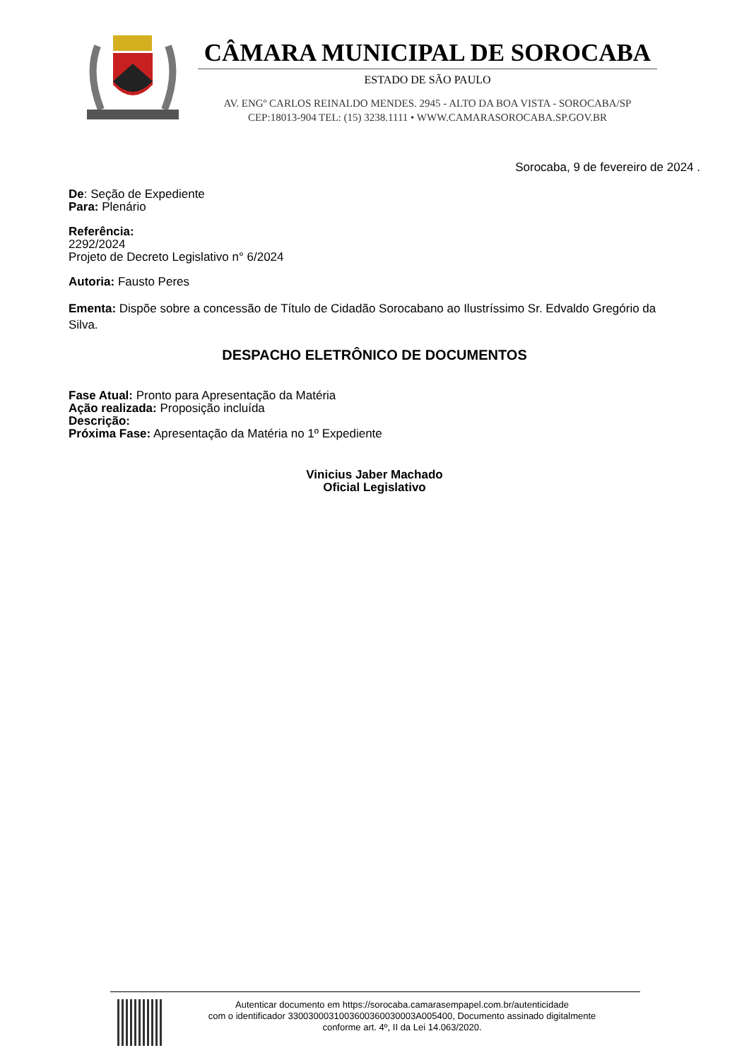CÂMARA MUNICIPAL DE SOROCABA
ESTADO DE SÃO PAULO
AV. ENGº CARLOS REINALDO MENDES. 2945 - ALTO DA BOA VISTA - SOROCABA/SP
CEP:18013-904 TEL: (15) 3238.1111 • WWW.CAMARASOROCABA.SP.GOV.BR
Sorocaba, 9 de fevereiro de 2024 .
De: Seção de Expediente
Para: Plenário
Referência:
2292/2024
Projeto de Decreto Legislativo n° 6/2024
Autoria: Fausto Peres
Ementa: Dispõe sobre a concessão de Título de Cidadão Sorocabano ao Ilustríssimo Sr. Edvaldo Gregório da Silva.
DESPACHO ELETRÔNICO DE DOCUMENTOS
Fase Atual: Pronto para Apresentação da Matéria
Ação realizada: Proposição incluída
Descrição:
Próxima Fase: Apresentação da Matéria no 1º Expediente
Vinicius Jaber Machado
Oficial Legislativo
Autenticar documento em https://sorocaba.camarasempapel.com.br/autenticidade
com o identificador 3300300031003600360030003A005400, Documento assinado digitalmente
conforme art. 4º, II da Lei 14.063/2020.